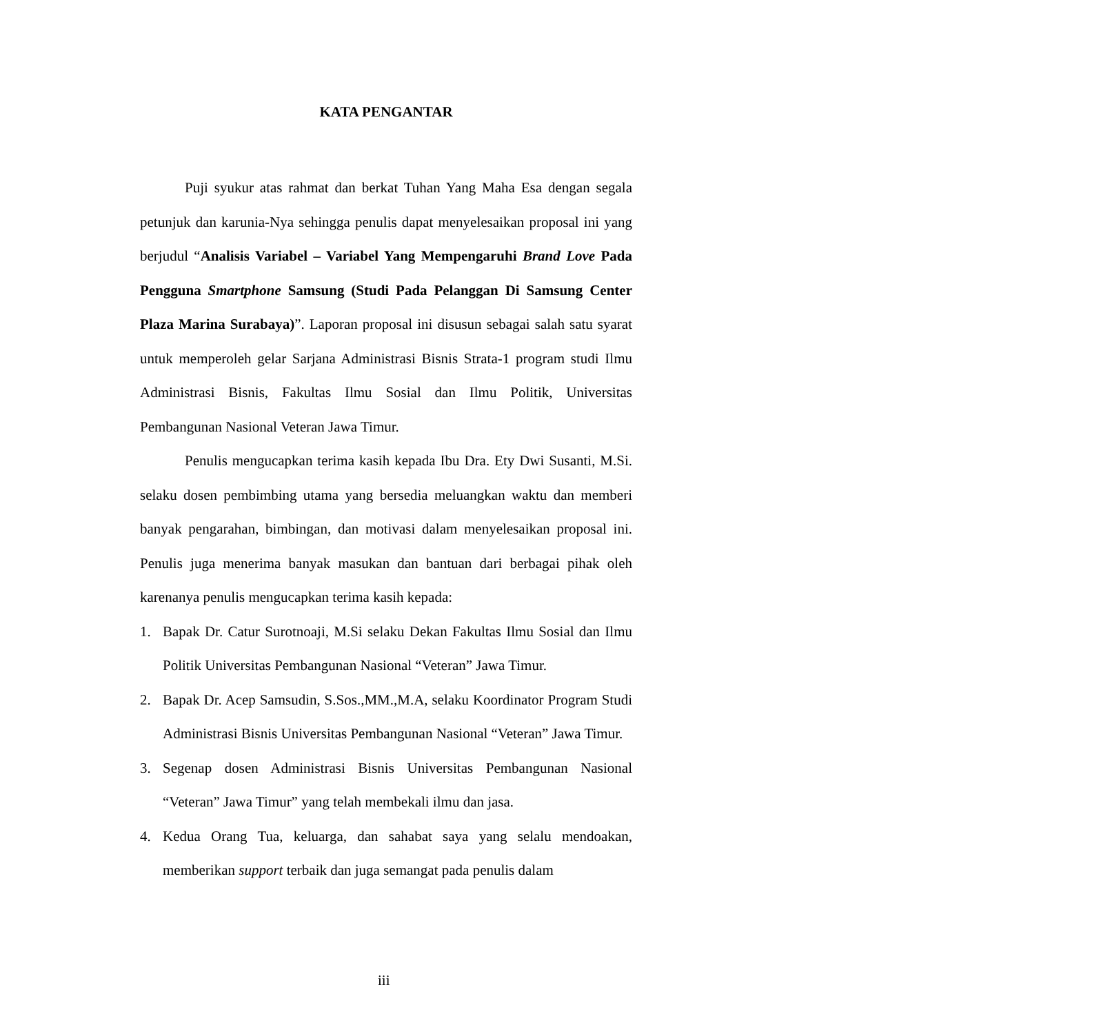KATA PENGANTAR
Puji syukur atas rahmat dan berkat Tuhan Yang Maha Esa dengan segala petunjuk dan karunia-Nya sehingga penulis dapat menyelesaikan proposal ini yang berjudul “Analisis Variabel – Variabel Yang Mempengaruhi Brand Love Pada Pengguna Smartphone Samsung (Studi Pada Pelanggan Di Samsung Center Plaza Marina Surabaya)”. Laporan proposal ini disusun sebagai salah satu syarat untuk memperoleh gelar Sarjana Administrasi Bisnis Strata-1 program studi Ilmu Administrasi Bisnis, Fakultas Ilmu Sosial dan Ilmu Politik, Universitas Pembangunan Nasional Veteran Jawa Timur.
Penulis mengucapkan terima kasih kepada Ibu Dra. Ety Dwi Susanti, M.Si. selaku dosen pembimbing utama yang bersedia meluangkan waktu dan memberi banyak pengarahan, bimbingan, dan motivasi dalam menyelesaikan proposal ini. Penulis juga menerima banyak masukan dan bantuan dari berbagai pihak oleh karenanya penulis mengucapkan terima kasih kepada:
1. Bapak Dr. Catur Surotnoaji, M.Si selaku Dekan Fakultas Ilmu Sosial dan Ilmu Politik Universitas Pembangunan Nasional “Veteran” Jawa Timur.
2. Bapak Dr. Acep Samsudin, S.Sos.,MM.,M.A, selaku Koordinator Program Studi Administrasi Bisnis Universitas Pembangunan Nasional “Veteran” Jawa Timur.
3. Segenap dosen Administrasi Bisnis Universitas Pembangunan Nasional “Veteran” Jawa Timur” yang telah membekali ilmu dan jasa.
4. Kedua Orang Tua, keluarga, dan sahabat saya yang selalu mendoakan, memberikan support terbaik dan juga semangat pada penulis dalam
iii